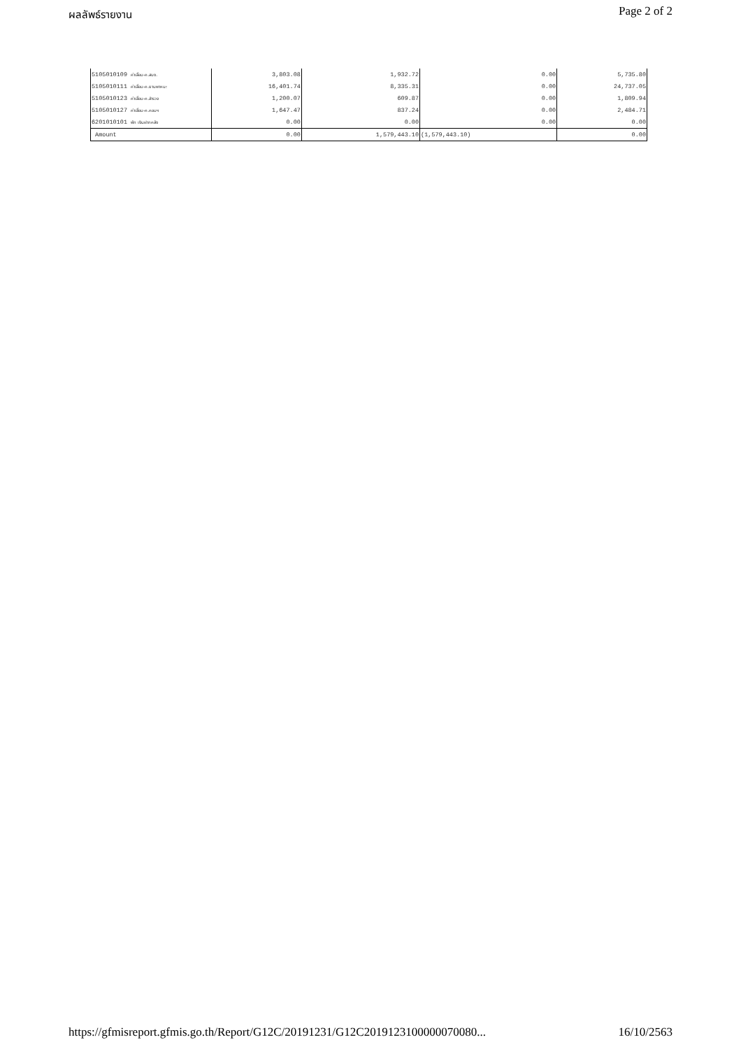ผลลัพธ์รายงาน Page 2 of 2
| 5105010109 ค่าเสื่อม-ค.สนง. | 3,803.08 | 1,932.72 | 0.00 | 5,735.80 |
| 5105010111 ค่าเสื่อม-ค.ยานพาหนะ | 16,401.74 | 8,335.31 | 0.00 | 24,737.05 |
| 5105010123 ค่าเสื่อม-ค.สำรวจ | 1,200.07 | 609.87 | 0.00 | 1,809.94 |
| 5105010127 ค่าเสื่อม-ค.คอมฯ | 1,647.47 | 837.24 | 0.00 | 2,484.71 |
| 6201010101 พัก เงินฝากคลัง | 0.00 | 0.00 | 0.00 | 0.00 |
| Amount | 0.00 | 1,579,443.10 | (1,579,443.10) | 0.00 |
https://gfmisreport.gfmis.go.th/Report/G12C/20191231/G12C2019123100000070080... 16/10/2563